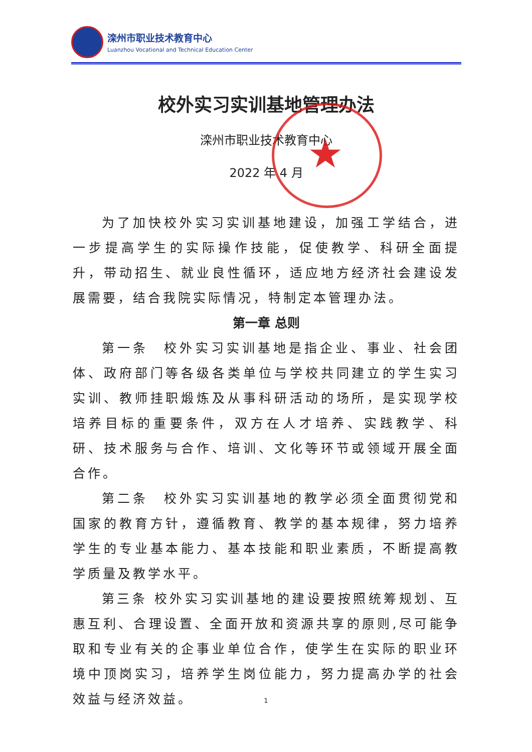滦州市职业技术教育中心
Luanzhou Vocational and Technical Education Center
校外实习实训基地管理办法
滦州市职业技术教育中心
2022 年 4 月
为了加快校外实习实训基地建设，加强工学结合，进一步提高学生的实际操作技能，促使教学、科研全面提升，带动招生、就业良性循环，适应地方经济社会建设发展需要，结合我院实际情况，特制定本管理办法。
第一章 总则
第一条　校外实习实训基地是指企业、事业、社会团体、政府部门等各级各类单位与学校共同建立的学生实习实训、教师挂职煅炼及从事科研活动的场所，是实现学校培养目标的重要条件，双方在人才培养、实践教学、科研、技术服务与合作、培训、文化等环节或领域开展全面合作。
第二条　校外实习实训基地的教学必须全面贯彻党和国家的教育方针，遵循教育、教学的基本规律，努力培养学生的专业基本能力、基本技能和职业素质，不断提高教学质量及教学水平。
第三条 校外实习实训基地的建设要按照统筹规划、互惠互利、合理设置、全面开放和资源共享的原则,尽可能争取和专业有关的企事业单位合作，使学生在实际的职业环境中顶岗实习，培养学生岗位能力，努力提高办学的社会效益与经济效益。
★
1